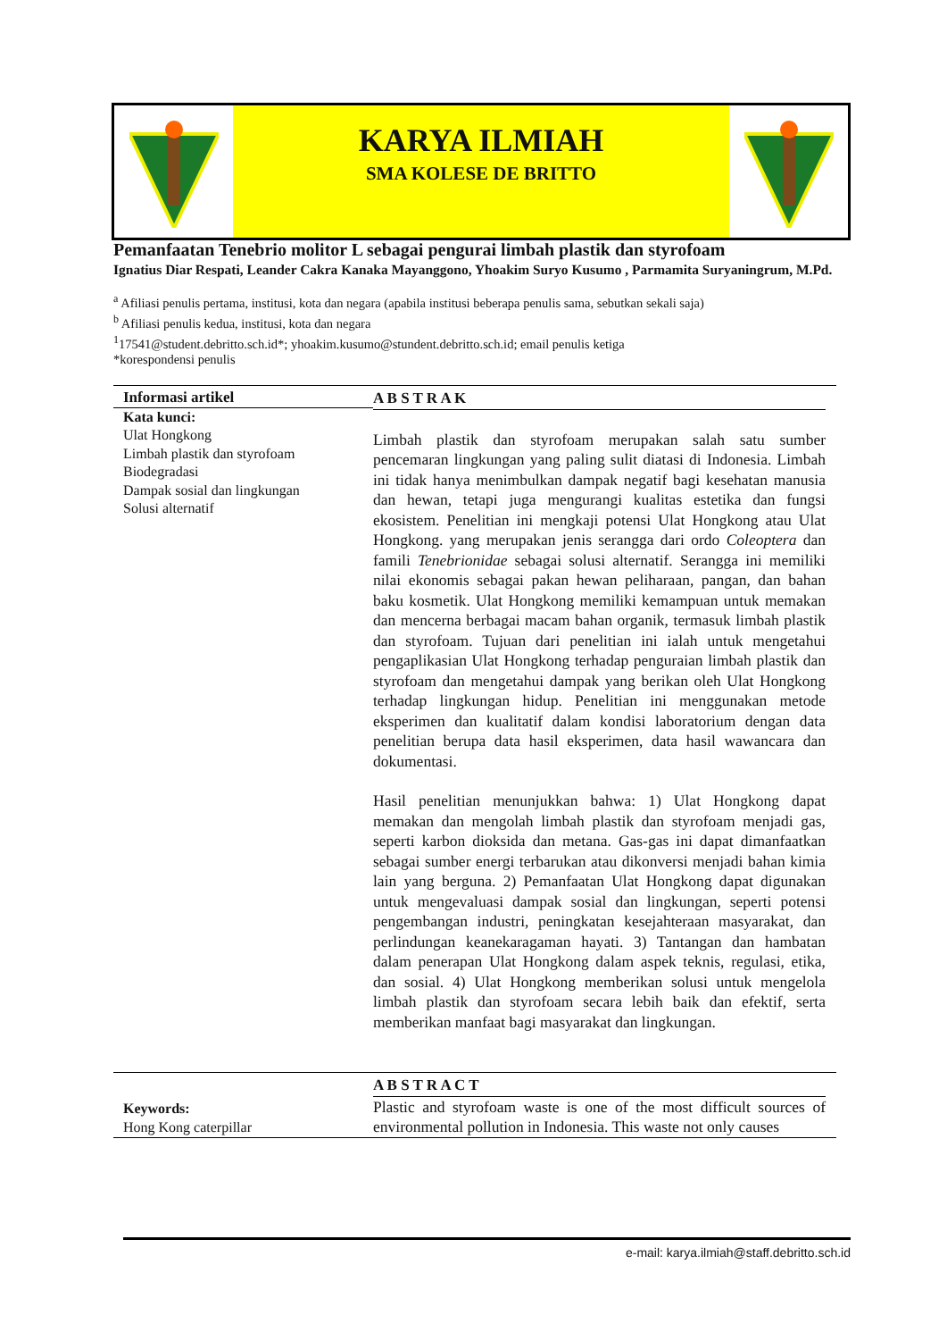KARYA ILMIAH
SMA KOLESE DE BRITTO
Pemanfaatan Tenebrio molitor L sebagai pengurai limbah plastik dan styrofoam
Ignatius Diar Respati, Leander Cakra Kanaka Mayanggono, Yhoakim Suryo Kusumo , Parmamita Suryaningrum, M.Pd.
<sup>a</sup> Afiliasi penulis pertama, institusi, kota dan negara (apabila institusi beberapa penulis sama, sebutkan sekali saja)
<sup>b</sup> Afiliasi penulis kedua, institusi, kota dan negara
<sup>1</sup> 17541@student.debritto.sch.id*; yhoakim.kusumo@stundent.debritto.sch.id; email penulis ketiga
*korespondensi penulis
Informasi artikel
Kata kunci:
Ulat Hongkong
Limbah plastik dan styrofoam
Biodegradasi
Dampak sosial dan lingkungan
Solusi alternatif
A B S T R A K
Limbah plastik dan styrofoam merupakan salah satu sumber pencemaran lingkungan yang paling sulit diatasi di Indonesia. Limbah ini tidak hanya menimbulkan dampak negatif bagi kesehatan manusia dan hewan, tetapi juga mengurangi kualitas estetika dan fungsi ekosistem. Penelitian ini mengkaji potensi Ulat Hongkong atau Ulat Hongkong. yang merupakan jenis serangga dari ordo Coleoptera dan famili Tenebrionidae sebagai solusi alternatif. Serangga ini memiliki nilai ekonomis sebagai pakan hewan peliharaan, pangan, dan bahan baku kosmetik. Ulat Hongkong memiliki kemampuan untuk memakan dan mencerna berbagai macam bahan organik, termasuk limbah plastik dan styrofoam. Tujuan dari penelitian ini ialah untuk mengetahui pengaplikasian Ulat Hongkong terhadap penguraian limbah plastik dan styrofoam dan mengetahui dampak yang berikan oleh Ulat Hongkong terhadap lingkungan hidup. Penelitian ini menggunakan metode eksperimen dan kualitatif dalam kondisi laboratorium dengan data penelitian berupa data hasil eksperimen, data hasil wawancara dan dokumentasi.
Hasil penelitian menunjukkan bahwa: 1) Ulat Hongkong dapat memakan dan mengolah limbah plastik dan styrofoam menjadi gas, seperti karbon dioksida dan metana. Gas-gas ini dapat dimanfaatkan sebagai sumber energi terbarukan atau dikonversi menjadi bahan kimia lain yang berguna. 2) Pemanfaatan Ulat Hongkong dapat digunakan untuk mengevaluasi dampak sosial dan lingkungan, seperti potensi pengembangan industri, peningkatan kesejahteraan masyarakat, dan perlindungan keanekaragaman hayati. 3) Tantangan dan hambatan dalam penerapan Ulat Hongkong dalam aspek teknis, regulasi, etika, dan sosial. 4) Ulat Hongkong memberikan solusi untuk mengelola limbah plastik dan styrofoam secara lebih baik dan efektif, serta memberikan manfaat bagi masyarakat dan lingkungan.
Keywords:
Hong Kong caterpillar
A B S T R A C T
Plastic and styrofoam waste is one of the most difficult sources of environmental pollution in Indonesia. This waste not only causes
e-mail: karya.ilmiah@staff.debritto.sch.id